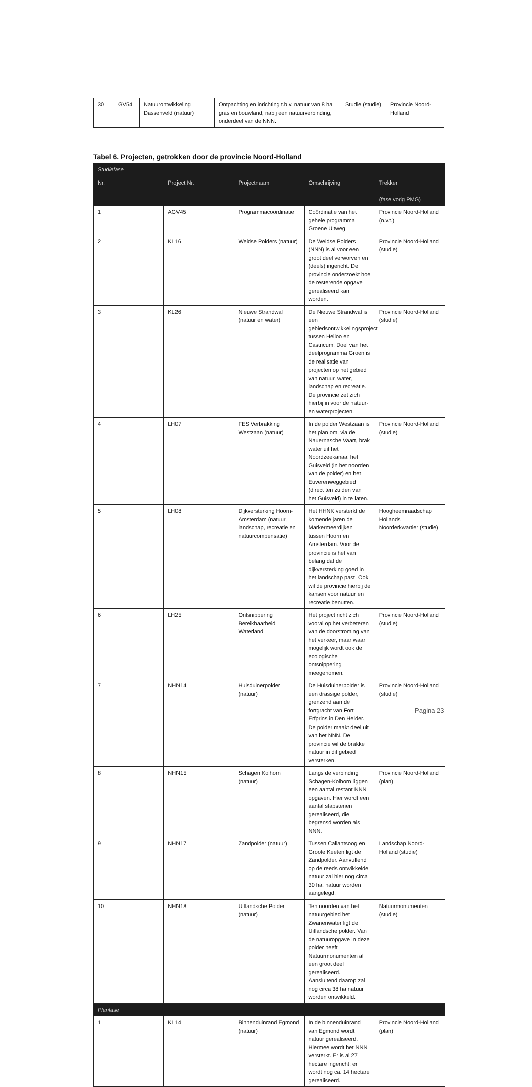| 30 | GV54 | Natuurontwikkeling Dassenveld (natuur) | Ontpachting en inrichting t.b.v. natuur van 8 ha gras en bouwland, nabij een natuurverbinding, onderdeel van de NNN. | Studie (studie) | Provincie Noord-Holland |
Tabel 6. Projecten, getrokken door de provincie Noord-Holland
| Studiefase | | | | |
| Nr. | Project Nr. | Projectnaam | Omschrijving | Trekker (fase vorig PMG) |
| 1 | AGV45 | Programmacoördinatie | Coördinatie van het gehele programma Groene Uitweg. | Provincie Noord-Holland (n.v.t.) |
| 2 | KL16 | Weidse Polders (natuur) | De Weidse Polders (NNN) is al voor een groot deel verworven en (deels) ingericht. De provincie onderzoekt hoe de resterende opgave gerealiseerd kan worden. | Provincie Noord-Holland (studie) |
| 3 | KL26 | Nieuwe Strandwal (natuur en water) | De Nieuwe Strandwal is een gebiedsontwikkelingsproject tussen Heiloo en Castricum. Doel van het deelprogramma Groen is de realisatie van projecten op het gebied van natuur, water, landschap en recreatie. De provincie zet zich hierbij in voor de natuur- en waterprojecten. | Provincie Noord-Holland (studie) |
| 4 | LH07 | FES Verbrakking Westzaan (natuur) | In de polder Westzaan is het plan om, via de Nauernasche Vaart, brak water uit het Noordzeekanaal het Guisveld (in het noorden van de polder) en het Euverenweggebied (direct ten zuiden van het Guisveld) in te laten. | Provincie Noord-Holland (studie) |
| 5 | LH08 | Dijkversterking Hoorn-Amsterdam (natuur, landschap, recreatie en natuurcompensatie) | Het HHNK versterkt de komende jaren de Markermeerdijken tussen Hoorn en Amsterdam. Voor de provincie is het van belang dat de dijkversterking goed in het landschap past. Ook wil de provincie hierbij de kansen voor natuur en recreatie benutten. | Hoogheemraadschap Hollands Noorderkwartier (studie) |
| 6 | LH25 | Ontsnippering Bereikbaarheid Waterland | Het project richt zich vooral op het verbeteren van de doorstroming van het verkeer, maar waar mogelijk wordt ook de ecologische ontsnippering meegenomen. | Provincie Noord-Holland (studie) |
| 7 | NHN14 | Huisduinerpolder (natuur) | De Huisduinerpolder is een drassige polder, grenzend aan de fortgracht van Fort Erfprins in Den Helder. De polder maakt deel uit van het NNN. De provincie wil de brakke natuur in dit gebied versterken. | Provincie Noord-Holland (studie) |
| 8 | NHN15 | Schagen Kolhorn (natuur) | Langs de verbinding Schagen-Kolhorn liggen een aantal restant NNN opgaven. Hier wordt een aantal stapstenen gerealiseerd, die begrensd worden als NNN. | Provincie Noord-Holland (plan) |
| 9 | NHN17 | Zandpolder (natuur) | Tussen Callantsoog en Groote Keeten ligt de Zandpolder. Aanvullend op de reeds ontwikkelde natuur zal hier nog circa 30 ha. natuur worden aangelegd. | Landschap Noord-Holland (studie) |
| 10 | NHN18 | Uitlandsche Polder (natuur) | Ten noorden van het natuurgebied het Zwanenwater ligt de Uitlandsche polder. Van de natuuropgave in deze polder heeft Natuurmonumenten al een groot deel gerealiseerd. Aansluitend daarop zal nog circa 38 ha natuur worden ontwikkeld. | Natuurmonumenten (studie) |
| Planfase | | | | |
| 1 | KL14 | Binnenduinrand Egmond (natuur) | In de binnenduinrand van Egmond wordt natuur gerealiseerd. Hiermee wordt het NNN versterkt. Er is al 27 hectare ingericht; er wordt nog ca. 14 hectare gerealiseerd. | Provincie Noord-Holland (plan) |
Pagina 23